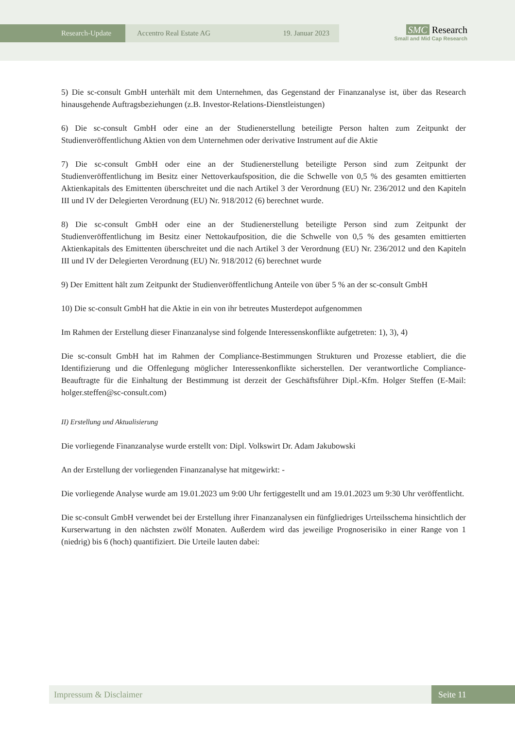Research-Update Accentro Real Estate AG 19. Januar 2023
SMC Research
Small and Mid Cap Research
5) Die sc-consult GmbH unterhält mit dem Unternehmen, das Gegenstand der Finanzanalyse ist, über das Research hinausgehende Auftragsbeziehungen (z.B. Investor-Relations-Dienstleistungen)
6) Die sc-consult GmbH oder eine an der Studienerstellung beteiligte Person halten zum Zeitpunkt der Studienveröffentlichung Aktien von dem Unternehmen oder derivative Instrument auf die Aktie
7) Die sc-consult GmbH oder eine an der Studienerstellung beteiligte Person sind zum Zeitpunkt der Studienveröffentlichung im Besitz einer Nettoverkaufsposition, die die Schwelle von 0,5 % des gesamten emittierten Aktienkapitals des Emittenten überschreitet und die nach Artikel 3 der Verordnung (EU) Nr. 236/2012 und den Kapiteln III und IV der Delegierten Verordnung (EU) Nr. 918/2012 (6) berechnet wurde.
8) Die sc-consult GmbH oder eine an der Studienerstellung beteiligte Person sind zum Zeitpunkt der Studienveröffentlichung im Besitz einer Nettokaufposition, die die Schwelle von 0,5 % des gesamten emittierten Aktienkapitals des Emittenten überschreitet und die nach Artikel 3 der Verordnung (EU) Nr. 236/2012 und den Kapiteln III und IV der Delegierten Verordnung (EU) Nr. 918/2012 (6) berechnet wurde
9) Der Emittent hält zum Zeitpunkt der Studienveröffentlichung Anteile von über 5 % an der sc-consult GmbH
10) Die sc-consult GmbH hat die Aktie in ein von ihr betreutes Musterdepot aufgenommen
Im Rahmen der Erstellung dieser Finanzanalyse sind folgende Interessenskonflikte aufgetreten: 1), 3), 4)
Die sc-consult GmbH hat im Rahmen der Compliance-Bestimmungen Strukturen und Prozesse etabliert, die die Identifizierung und die Offenlegung möglicher Interessenkonflikte sicherstellen. Der verantwortliche Compliance-Beauftragte für die Einhaltung der Bestimmung ist derzeit der Geschäftsführer Dipl.-Kfm. Holger Steffen (E-Mail: holger.steffen@sc-consult.com)
II) Erstellung und Aktualisierung
Die vorliegende Finanzanalyse wurde erstellt von: Dipl. Volkswirt Dr. Adam Jakubowski
An der Erstellung der vorliegenden Finanzanalyse hat mitgewirkt: -
Die vorliegende Analyse wurde am 19.01.2023 um 9:00 Uhr fertiggestellt und am 19.01.2023 um 9:30 Uhr veröffentlicht.
Die sc-consult GmbH verwendet bei der Erstellung ihrer Finanzanalysen ein fünfgliedriges Urteilsschema hinsichtlich der Kurserwartung in den nächsten zwölf Monaten. Außerdem wird das jeweilige Prognoserisiko in einer Range von 1 (niedrig) bis 6 (hoch) quantifiziert. Die Urteile lauten dabei:
Impressum & Disclaimer Seite 11